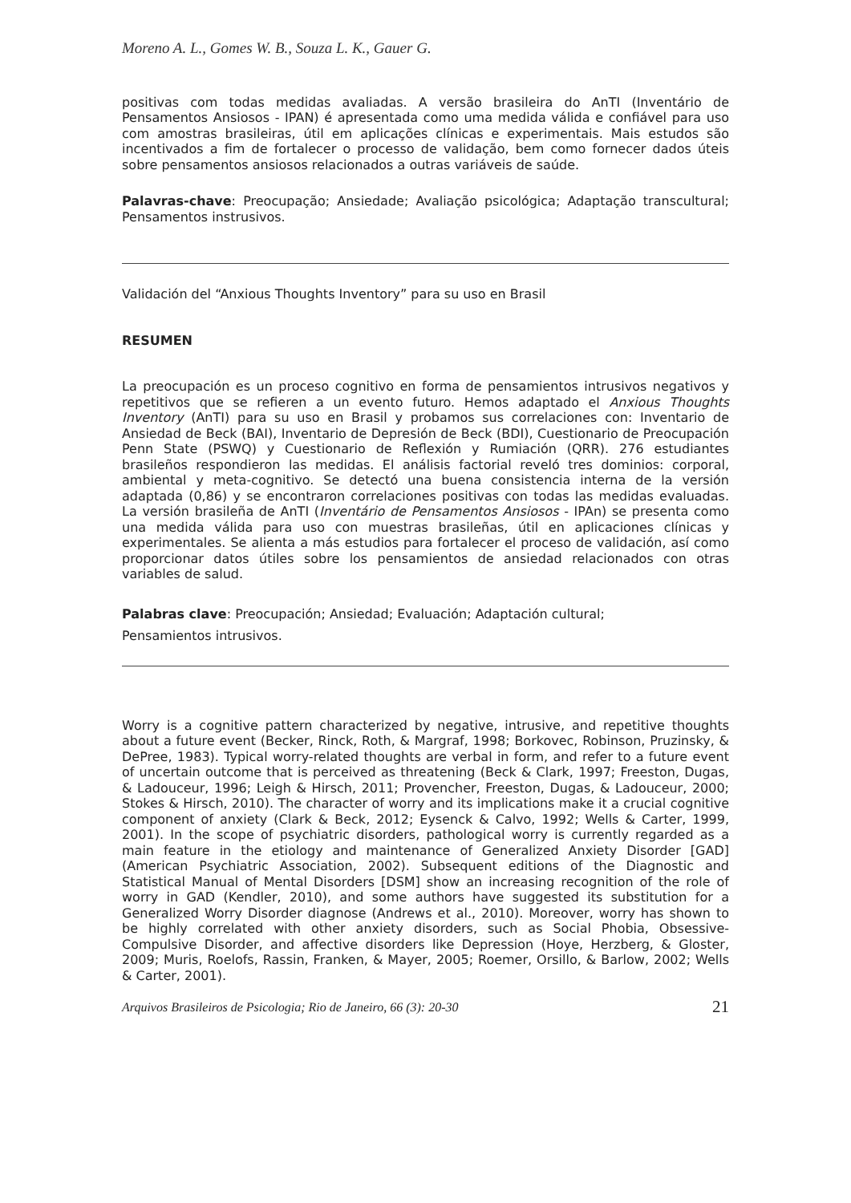Moreno A. L., Gomes W. B., Souza L. K., Gauer G.
positivas com todas medidas avaliadas. A versão brasileira do AnTI (Inventário de Pensamentos Ansiosos - IPAN) é apresentada como uma medida válida e confiável para uso com amostras brasileiras, útil em aplicações clínicas e experimentais. Mais estudos são incentivados a fim de fortalecer o processo de validação, bem como fornecer dados úteis sobre pensamentos ansiosos relacionados a outras variáveis de saúde.
Palavras-chave: Preocupação; Ansiedade; Avaliação psicológica; Adaptação transcultural; Pensamentos instrusivos.
Validación del “Anxious Thoughts Inventory” para su uso en Brasil
RESUMEN
La preocupación es un proceso cognitivo en forma de pensamientos intrusivos negativos y repetitivos que se refieren a un evento futuro. Hemos adaptado el Anxious Thoughts Inventory (AnTI) para su uso en Brasil y probamos sus correlaciones con: Inventario de Ansiedad de Beck (BAI), Inventario de Depresión de Beck (BDI), Cuestionario de Preocupación Penn State (PSWQ) y Cuestionario de Reflexión y Rumiación (QRR). 276 estudiantes brasileños respondieron las medidas. El análisis factorial reveló tres dominios: corporal, ambiental y meta-cognitivo. Se detectó una buena consistencia interna de la versión adaptada (0,86) y se encontraron correlaciones positivas con todas las medidas evaluadas. La versión brasileña de AnTI (Inventário de Pensamentos Ansiosos - IPAn) se presenta como una medida válida para uso con muestras brasileñas, útil en aplicaciones clínicas y experimentales. Se alienta a más estudios para fortalecer el proceso de validación, así como proporcionar datos útiles sobre los pensamientos de ansiedad relacionados con otras variables de salud.
Palabras clave: Preocupación; Ansiedad; Evaluación; Adaptación cultural;
Pensamientos intrusivos.
Worry is a cognitive pattern characterized by negative, intrusive, and repetitive thoughts about a future event (Becker, Rinck, Roth, & Margraf, 1998; Borkovec, Robinson, Pruzinsky, & DePree, 1983). Typical worry-related thoughts are verbal in form, and refer to a future event of uncertain outcome that is perceived as threatening (Beck & Clark, 1997; Freeston, Dugas, & Ladouceur, 1996; Leigh & Hirsch, 2011; Provencher, Freeston, Dugas, & Ladouceur, 2000; Stokes & Hirsch, 2010). The character of worry and its implications make it a crucial cognitive component of anxiety (Clark & Beck, 2012; Eysenck & Calvo, 1992; Wells & Carter, 1999, 2001). In the scope of psychiatric disorders, pathological worry is currently regarded as a main feature in the etiology and maintenance of Generalized Anxiety Disorder [GAD] (American Psychiatric Association, 2002). Subsequent editions of the Diagnostic and Statistical Manual of Mental Disorders [DSM] show an increasing recognition of the role of worry in GAD (Kendler, 2010), and some authors have suggested its substitution for a Generalized Worry Disorder diagnose (Andrews et al., 2010). Moreover, worry has shown to be highly correlated with other anxiety disorders, such as Social Phobia, Obsessive-Compulsive Disorder, and affective disorders like Depression (Hoye, Herzberg, & Gloster, 2009; Muris, Roelofs, Rassin, Franken, & Mayer, 2005; Roemer, Orsillo, & Barlow, 2002; Wells & Carter, 2001).
Arquivos Brasileiros de Psicologia; Rio de Janeiro, 66 (3): 20-30 21